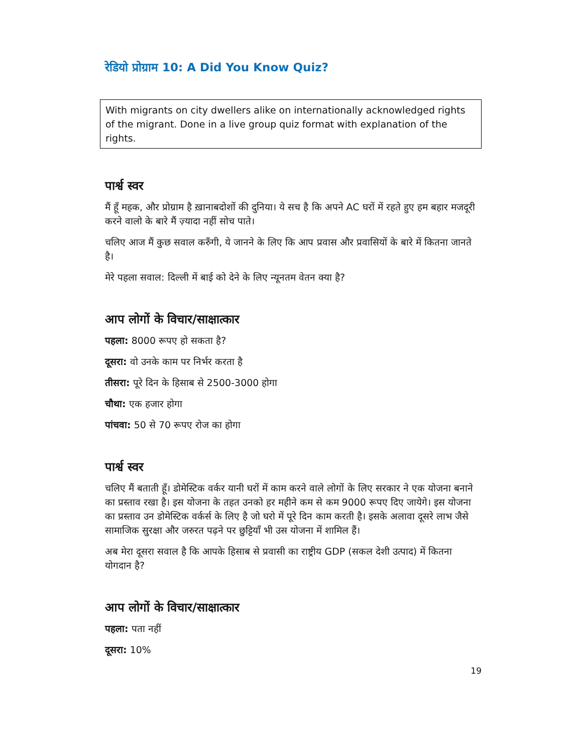रेडियो प्रोग्राम 10: A Did You Know Quiz?
With migrants on city dwellers alike on internationally acknowledged rights of the migrant. Done in a live group quiz format with explanation of the rights.
पार्श्व स्वर
मैं हूँ महक, और प्रोग्राम है ख़ानाबदोशों की दुनिया। ये सच है कि अपने AC घरों में रहते हुए हम बहार मजदूरी करने वालो के बारे मैं ज़्यादा नहीं सोच पाते।
चलिए आज मैं कुछ सवाल करुँगी, ये जानने के लिए कि आप प्रवास और प्रवासियों के बारे में कितना जानते है।
मेरे पहला सवाल: दिल्ली में बाई को देने के लिए न्यूनतम वेतन क्या है?
आप लोगों के विचार/साक्षात्कार
पहला: 8000 रूपए हो सकता है?
दूसरा: वो उनके काम पर निर्भर करता है
तीसरा: पूरे दिन के हिसाब से 2500-3000 होगा
चौथा: एक हजार होगा
पांचवा: 50 से 70 रूपए रोज का होगा
पार्श्व स्वर
चलिए मैं बताती हूँ। डोमेस्टिक वर्कर यानी घरों में काम करने वाले लोगों के लिए सरकार ने एक योजना बनाने का प्रस्ताव रखा है। इस योजना के तहत उनको हर महीने कम से कम 9000 रूपए दिए जायेगे। इस योजना का प्रस्ताव उन डोमेस्टिक वर्कर्स के लिए है जो घरो में पूरे दिन काम करती है। इसके अलावा दूसरे लाभ जैसे सामाजिक सुरक्षा और जरुरत पढ़ने पर छुट्टियाँ भी उस योजना में शामिल हैं।
अब मेरा दूसरा सवाल है कि आपके हिसाब से प्रवासी का राष्ट्रीय GDP (सकल देशी उत्पाद) में कितना योगदान है?
आप लोगों के विचार/साक्षात्कार
पहला: पता नहीं
दूसरा: 10%
19